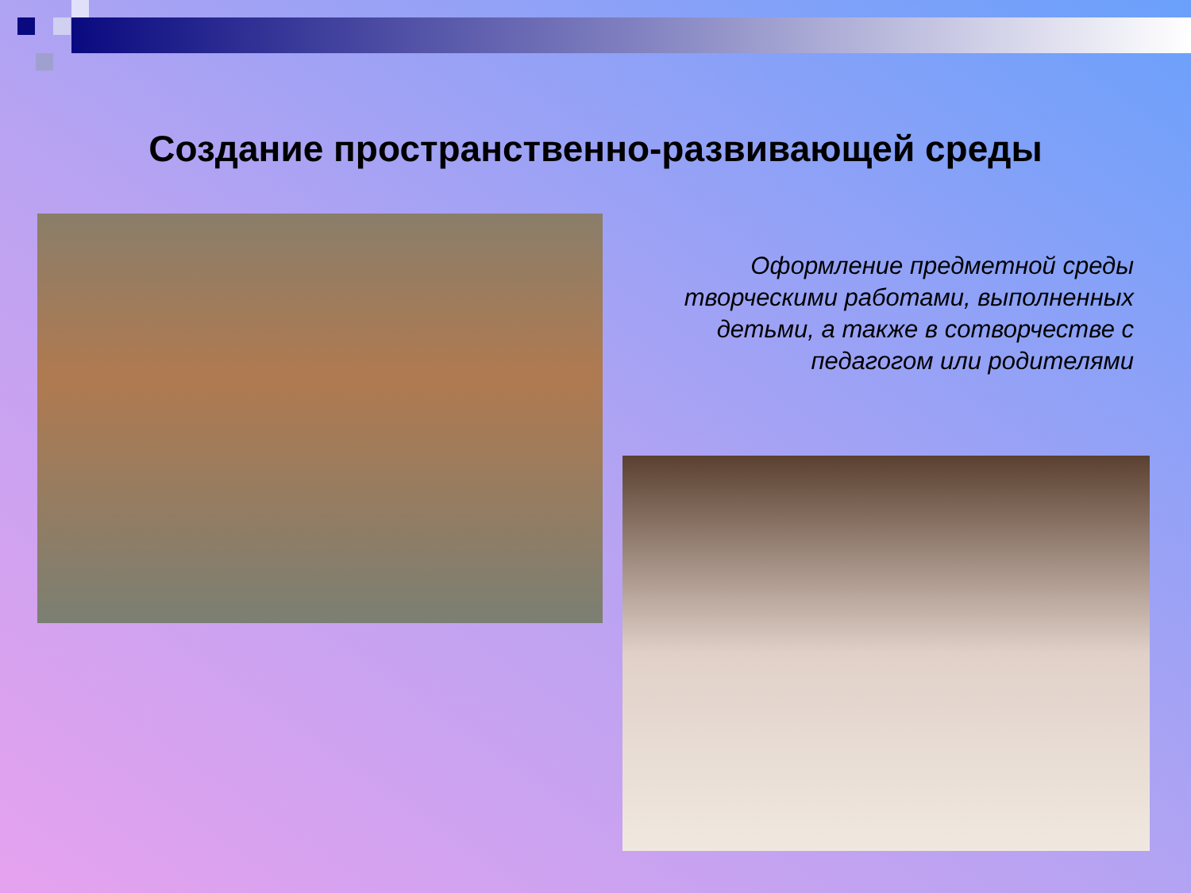Создание пространственно-развивающей среды
Оформление предметной среды творческими работами, выполненных детьми, а также в сотворчестве с педагогом или родителями